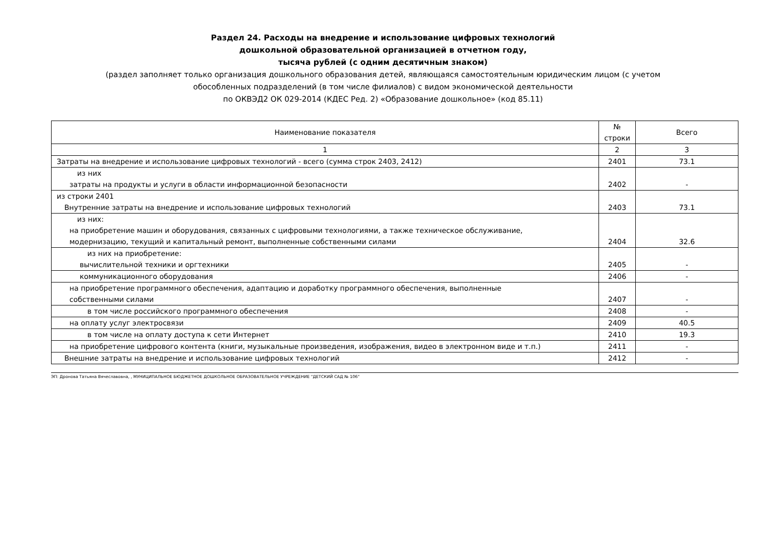Раздел 24. Расходы на внедрение и использование цифровых технологий
дошкольной образовательной организацией в отчетном году,
тысяча рублей (с одним десятичным знаком)
(раздел заполняет только организация дошкольного образования детей, являющаяся самостоятельным юридическим лицом (с учетом
обособленных подразделений (в том числе филиалов) с видом экономической деятельности
по ОКВЭД2 ОК 029-2014 (КДЕС Ред. 2) «Образование дошкольное» (код 85.11)
| Наименование показателя | № строки | Всего |
| --- | --- | --- |
| 1 | 2 | 3 |
| Затраты на внедрение и использование цифровых технологий - всего (сумма строк 2403, 2412) | 2401 | 73.1 |
| из них затраты на продукты и услуги в области информационной безопасности | 2402 | - |
| из строки 2401 Внутренние затраты на внедрение и использование цифровых технологий | 2403 | 73.1 |
| из них: на приобретение машин и оборудования, связанных с цифровыми технологиями, а также техническое обслуживание, модернизацию, текущий и капитальный ремонт, выполненные собственными силами | 2404 | 32.6 |
| из них на приобретение: вычислительной техники и оргтехники | 2405 | - |
| коммуникационного оборудования | 2406 | - |
| на приобретение программного обеспечения, адаптацию и доработку программного обеспечения, выполненные собственными силами | 2407 | - |
| в том числе российского программного обеспечения | 2408 | - |
| на оплату услуг электросвязи | 2409 | 40.5 |
| в том числе на оплату доступа к сети Интернет | 2410 | 19.3 |
| на приобретение цифрового контента (книги, музыкальные произведения, изображения, видео в электронном виде и т.п.) | 2411 | - |
| Внешние затраты на внедрение и использование цифровых технологий | 2412 | - |
ЭП: Дронова Татьяна Вячеславовна, , МУНИЦИПАЛЬНОЕ БЮДЖЕТНОЕ ДОШКОЛЬНОЕ ОБРАЗОВАТЕЛЬНОЕ УЧРЕЖДЕНИЕ "ДЕТСКИЙ САД № 106"